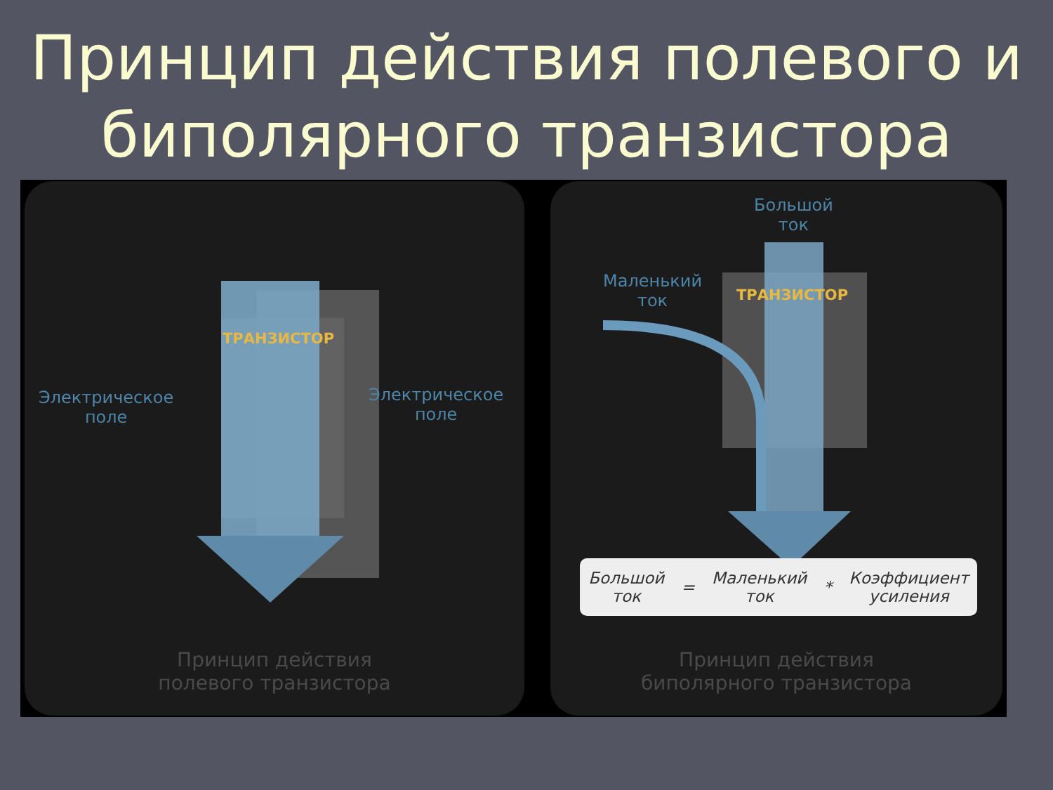Принцип действия полевого и
биполярного транзистора
ТРАНЗИСТОР
Электрическое
поле
Электрическое
поле
Принцип действия
полевого транзистора
Большой
ток
Маленький
ток
ТРАНЗИСТОР
Большой
ток = Маленький
ток * Коэффициент
усиления
Принцип действия
биполярного транзистора